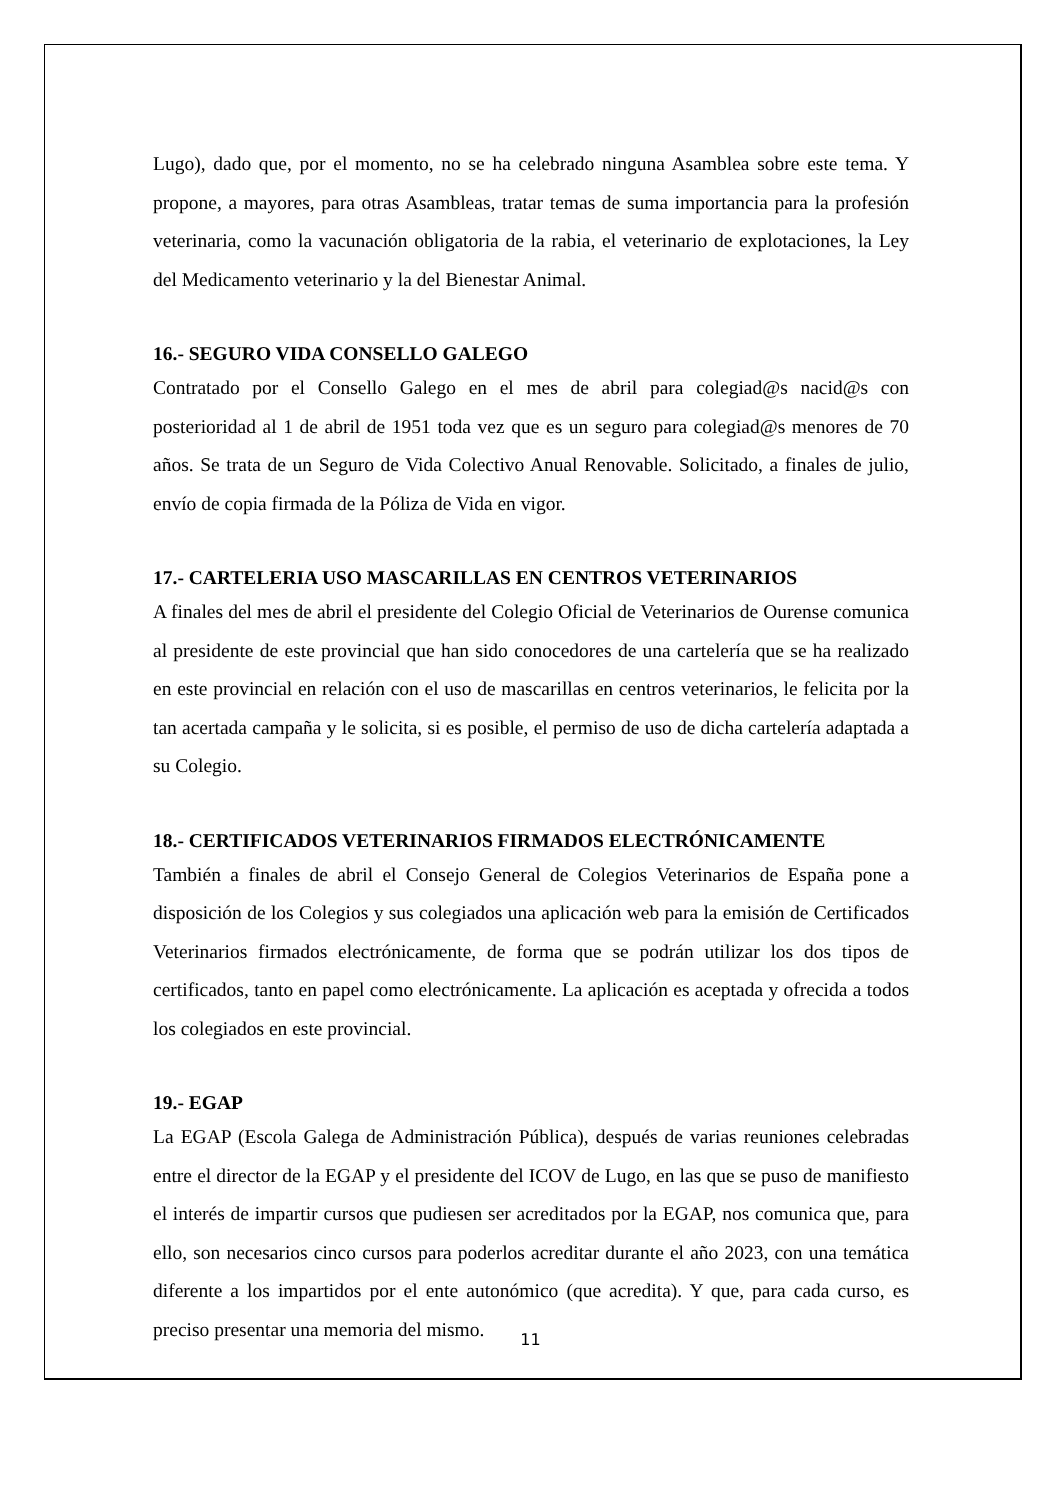Lugo), dado que, por el momento, no se ha celebrado ninguna Asamblea sobre este tema. Y propone, a mayores, para otras Asambleas, tratar temas de suma importancia para la profesión veterinaria, como la vacunación obligatoria de la rabia, el veterinario de explotaciones, la Ley del Medicamento veterinario y la del Bienestar Animal.
16.- SEGURO VIDA CONSELLO GALEGO
Contratado por el Consello Galego en el mes de abril para colegiad@s nacid@s con posterioridad al 1 de abril de 1951 toda vez que es un seguro para colegiad@s menores de 70 años. Se trata de un Seguro de Vida Colectivo Anual Renovable. Solicitado, a finales de julio, envío de copia firmada de la Póliza de Vida en vigor.
17.- CARTELERIA USO MASCARILLAS EN CENTROS VETERINARIOS
A finales del mes de abril el presidente del Colegio Oficial de Veterinarios de Ourense comunica al presidente de este provincial que han sido conocedores de una cartelería que se ha realizado en este provincial en relación con el uso de mascarillas en centros veterinarios, le felicita por la tan acertada campaña y le solicita, si es posible, el permiso de uso de dicha cartelería adaptada a su Colegio.
18.- CERTIFICADOS VETERINARIOS FIRMADOS ELECTRÓNICAMENTE
También a finales de abril el Consejo General de Colegios Veterinarios de España pone a disposición de los Colegios y sus colegiados una aplicación web para la emisión de Certificados Veterinarios firmados electrónicamente, de forma que se podrán utilizar los dos tipos de certificados, tanto en papel como electrónicamente. La aplicación es aceptada y ofrecida a todos los colegiados en este provincial.
19.- EGAP
La EGAP (Escola Galega de Administración Pública), después de varias reuniones celebradas entre el director de la EGAP y el presidente del ICOV de Lugo, en las que se puso de manifiesto el interés de impartir cursos que pudiesen ser acreditados por la EGAP, nos comunica que, para ello, son necesarios cinco cursos para poderlos acreditar durante el año 2023, con una temática diferente a los impartidos por el ente autonómico (que acredita). Y que, para cada curso, es preciso presentar una memoria del mismo.
11